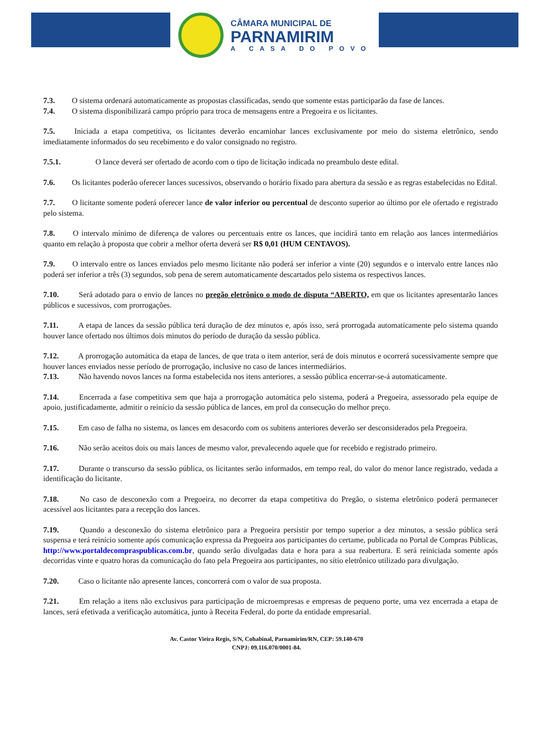CÂMARA MUNICIPAL DE
PARNAMIRIM
A CASA DO POVO
7.3. O sistema ordenará automaticamente as propostas classificadas, sendo que somente estas participarão da fase de lances.
7.4. O sistema disponibilizará campo próprio para troca de mensagens entre a Pregoeira e os licitantes.
7.5. Iniciada a etapa competitiva, os licitantes deverão encaminhar lances exclusivamente por meio do sistema eletrônico, sendo imediatamente informados do seu recebimento e do valor consignado no registro.
7.5.1. O lance deverá ser ofertado de acordo com o tipo de licitação indicada no preambulo deste edital.
7.6. Os licitantes poderão oferecer lances sucessivos, observando o horário fixado para abertura da sessão e as regras estabelecidas no Edital.
7.7. O licitante somente poderá oferecer lance de valor inferior ou percentual de desconto superior ao último por ele ofertado e registrado pelo sistema.
7.8. O intervalo mínimo de diferença de valores ou percentuais entre os lances, que incidirá tanto em relação aos lances intermediários quanto em relação à proposta que cobrir a melhor oferta deverá ser R$ 0,01 (HUM CENTAVOS).
7.9. O intervalo entre os lances enviados pelo mesmo licitante não poderá ser inferior a vinte (20) segundos e o intervalo entre lances não poderá ser inferior a três (3) segundos, sob pena de serem automaticamente descartados pelo sistema os respectivos lances.
7.10. Será adotado para o envio de lances no pregão eletrônico o modo de disputa “ABERTO, em que os licitantes apresentarão lances públicos e sucessivos, com prorrogações.
7.11. A etapa de lances da sessão pública terá duração de dez minutos e, após isso, será prorrogada automaticamente pelo sistema quando houver lance ofertado nos últimos dois minutos do período de duração da sessão pública.
7.12. A prorrogação automática da etapa de lances, de que trata o item anterior, será de dois minutos e ocorrerá sucessivamente sempre que houver lances enviados nesse período de prorrogação, inclusive no caso de lances intermediários.
7.13. Não havendo novos lances na forma estabelecida nos itens anteriores, a sessão pública encerrar-se-á automaticamente.
7.14. Encerrada a fase competitiva sem que haja a prorrogação automática pelo sistema, poderá a Pregoeira, assessorado pela equipe de apoio, justificadamente, admitir o reinício da sessão pública de lances, em prol da consecução do melhor preço.
7.15. Em caso de falha no sistema, os lances em desacordo com os subitens anteriores deverão ser desconsiderados pela Pregoeira.
7.16. Não serão aceitos dois ou mais lances de mesmo valor, prevalecendo aquele que for recebido e registrado primeiro.
7.17. Durante o transcurso da sessão pública, os licitantes serão informados, em tempo real, do valor do menor lance registrado, vedada a identificação do licitante.
7.18. No caso de desconexão com a Pregoeira, no decorrer da etapa competitiva do Pregão, o sistema eletrônico poderá permanecer acessível aos licitantes para a recepção dos lances.
7.19. Quando a desconexão do sistema eletrônico para a Pregoeira persistir por tempo superior a dez minutos, a sessão pública será suspensa e terá reinício somente após comunicação expressa da Pregoeira aos participantes do certame, publicada no Portal de Compras Públicas, http://www.portaldecompraspublicas.com.br, quando serão divulgadas data e hora para a sua reabertura. E será reiniciada somente após decorridas vinte e quatro horas da comunicação do fato pela Pregoeira aos participantes, no sítio eletrônico utilizado para divulgação.
7.20. Caso o licitante não apresente lances, concorrerá com o valor de sua proposta.
7.21. Em relação a itens não exclusivos para participação de microempresas e empresas de pequeno porte, uma vez encerrada a etapa de lances, será efetivada a verificação automática, junto à Receita Federal, do porte da entidade empresarial.
Av. Castor Vieira Regis, S/N, Cohabinal, Parnamirim/RN, CEP: 59.140-670
CNPJ: 09.116.070/0001-84.